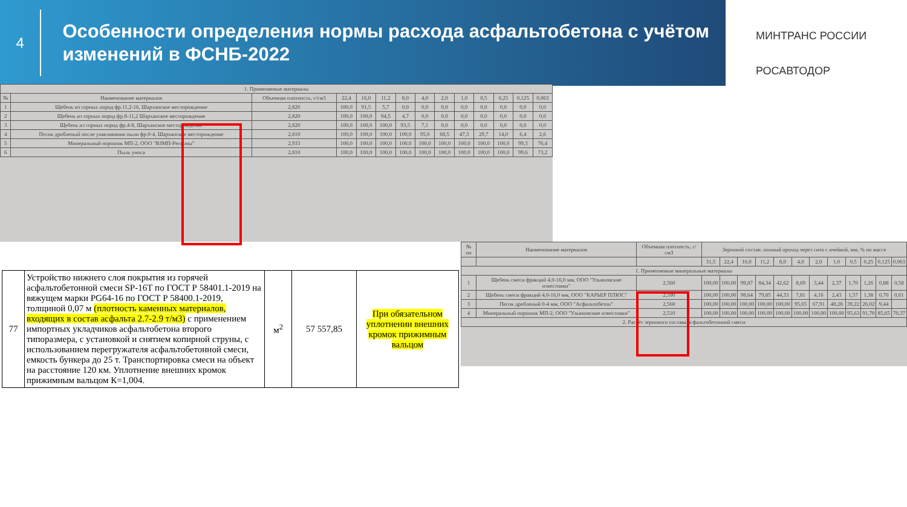4
Особенности определения нормы расхода асфальтобетона с учётом изменений в ФСНБ-2022
МИНТРАНС РОССИИ
РОСАВТОДОР
| 1. Применяемые материалы | | | | | | | | | | | | | |
| № | Наименование материалов | Объемная плотность, г/см3 | 22,4 | 16,0 | 11,2 | 8,0 | 4,0 | 2,0 | 1,0 | 0,5 | 0,25 | 0,125 | 0,063 |
| 1 | Щебень из горных пород фр.11,2-16, Шарханское месторождение | 2,820 | 100,0 | 91,5 | 5,7 | 0,0 | 0,0 | 0,0 | 0,0 | 0,0 | 0,0 | 0,0 | 0,0 |
| 2 | Щебень из горных пород фр.8-11,2 Шарханское месторождение | 2,820 | 100,0 | 100,0 | 94,5 | 4,7 | 0,0 | 0,0 | 0,0 | 0,0 | 0,0 | 0,0 | 0,0 |
| 3 | Щебень из горных пород фр.4-8, Шарханское месторождение | 2,820 | 100,0 | 100,0 | 100,0 | 93,5 | 7,1 | 0,0 | 0,0 | 0,0 | 0,0 | 0,0 | 0,0 |
| 4 | Песок дробленый после улавливания пыли фр.0-4, Шарханское месторождение | 2,810 | 100,0 | 100,0 | 100,0 | 100,0 | 95,0 | 68,5 | 47,3 | 29,7 | 14,0 | 6,4 | 2,6 |
| 5 | Минеральный порошок МП-2, ООО "ВЗМП-Регионы" | 2,933 | 100,0 | 100,0 | 100,0 | 100,0 | 100,0 | 100,0 | 100,0 | 100,0 | 100,0 | 99,3 | 76,4 |
| 6 | Пыль уноса | 2,810 | 100,0 | 100,0 | 100,0 | 100,0 | 100,0 | 100,0 | 100,0 | 100,0 | 100,0 | 99,6 | 73,2 |
| № пп | Наименование материалов | Объемная плотность, г/см3 | Зерновой состав: полный проход через сито с ячейкой, мм, % по массе | | | | | | | | | | | |
| | | | 31,5 | 22,4 | 16,0 | 11,2 | 8,0 | 4,0 | 2,0 | 1,0 | 0,5 | 0,25 | 0,125 | 0,063 |
| 1. Применяемые минеральные материалы | | | | | | | | | | | | | | |
| 1 | Щебень смеси фракций 4,0-16,0 мм, ООО "Ульяновские известняки" | 2,560 | 100,00 | 100,00 | 99,87 | 84,34 | 42,62 | 8,69 | 3,44 | 2,37 | 1,70 | 1,26 | 0,88 | 0,58 |
| 2 | Щебень смеси фракций 4,0-16,0 мм, ООО "КАРЬЕР ПЛЮС" | 2,590 | 100,00 | 100,00 | 98,64 | 79,85 | 44,33 | 7,81 | 4,16 | 2,43 | 1,57 | 1,38 | 0,70 | 0,61 |
| 3 | Песок дробленый 0-4 мм, ООО "Асфальтобетон" | 2,560 | 100,00 | 100,00 | 100,00 | 100,00 | 100,00 | 95,65 | 67,91 | 48,28 | 39,22 | 26,02 | 9,44 | |
| 4 | Минеральный порошок МП-2, ООО "Ульяновские известняки" | 2,510 | 100,00 | 100,00 | 100,00 | 100,00 | 100,00 | 100,00 | 100,00 | 100,00 | 95,63 | 91,70 | 85,65 | 70,37 |
| 2. Расчёт зернового состава асфальтобетонной смеси | | | | | | | | | | | | | | |
| 77 | Устройство нижнего слоя покрытия из горячей асфальтобетонной смеси SP-16Т по ГОСТ Р 58401.1-2019 на вяжущем марки PG64-16 по ГОСТ Р 58400.1-2019, толщиной 0,07 м (плотность каменных материалов, входящих в состав асфальта 2.7-2.9 т/м3) с применением импортных укладчиков асфальтобетона второго типоразмера, с установкой и снятием копирной струны, с использованием перегружателя асфальтобетонной смеси, емкость бункера до 25 т. Транспортировка смеси на объект на расстояние 120 км. Уплотнение внешних кромок прижимным вальцом К=1,004. | м<sup>2</sup> | 57 557,85 | При обязательном уплотнении внешних кромок прижимным вальцом |